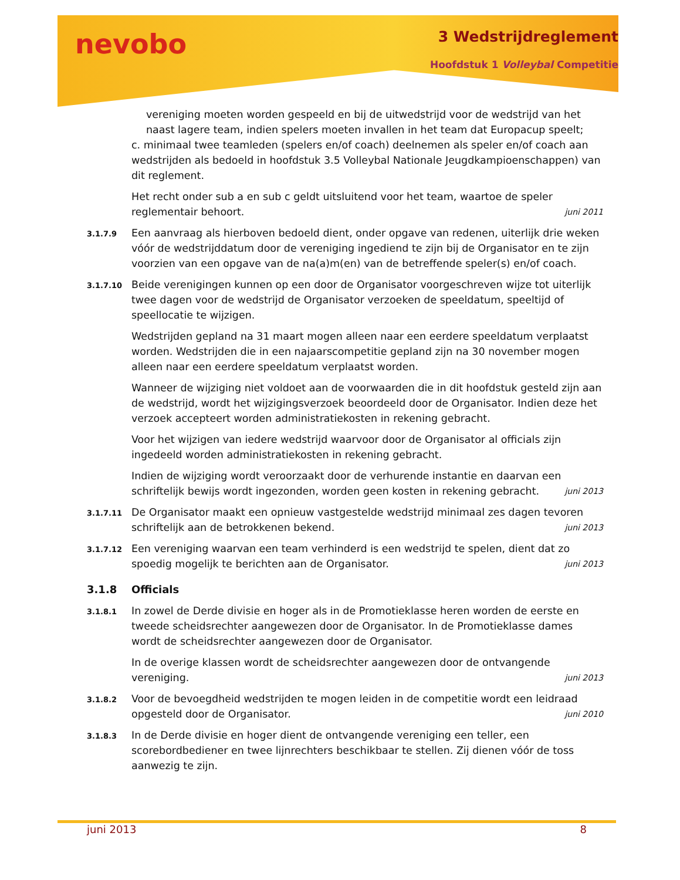nevobo 3 Wedstrijdreglement
Hoofdstuk 1 Volleybal Competitie
vereniging moeten worden gespeeld en bij de uitwedstrijd voor de wedstrijd van het naast lagere team, indien spelers moeten invallen in het team dat Europacup speelt;
c. minimaal twee teamleden (spelers en/of coach) deelnemen als speler en/of coach aan wedstrijden als bedoeld in hoofdstuk 3.5 Volleybal Nationale Jeugdkampioenschappen) van dit reglement.
Het recht onder sub a en sub c geldt uitsluitend voor het team, waartoe de speler reglementair behoort. juni 2011
3.1.7.9
Een aanvraag als hierboven bedoeld dient, onder opgave van redenen, uiterlijk drie weken vóór de wedstrijddatum door de vereniging ingediend te zijn bij de Organisator en te zijn voorzien van een opgave van de na(a)m(en) van de betreffende speler(s) en/of coach.
3.1.7.10
Beide verenigingen kunnen op een door de Organisator voorgeschreven wijze tot uiterlijk twee dagen voor de wedstrijd de Organisator verzoeken de speeldatum, speeltijd of speellocatie te wijzigen.
Wedstrijden gepland na 31 maart mogen alleen naar een eerdere speeldatum verplaatst worden. Wedstrijden die in een najaarscompetitie gepland zijn na 30 november mogen alleen naar een eerdere speeldatum verplaatst worden.
Wanneer de wijziging niet voldoet aan de voorwaarden die in dit hoofdstuk gesteld zijn aan de wedstrijd, wordt het wijzigingsverzoek beoordeeld door de Organisator. Indien deze het verzoek accepteert worden administratiekosten in rekening gebracht.
Voor het wijzigen van iedere wedstrijd waarvoor door de Organisator al officials zijn ingedeeld worden administratiekosten in rekening gebracht.
Indien de wijziging wordt veroorzaakt door de verhurende instantie en daarvan een schriftelijk bewijs wordt ingezonden, worden geen kosten in rekening gebracht. juni 2013
3.1.7.11
De Organisator maakt een opnieuw vastgestelde wedstrijd minimaal zes dagen tevoren schriftelijk aan de betrokkenen bekend. juni 2013
3.1.7.12
Een vereniging waarvan een team verhinderd is een wedstrijd te spelen, dient dat zo spoedig mogelijk te berichten aan de Organisator. juni 2013
3.1.8 Officials
3.1.8.1
In zowel de Derde divisie en hoger als in de Promotieklasse heren worden de eerste en tweede scheidsrechter aangewezen door de Organisator. In de Promotieklasse dames wordt de scheidsrechter aangewezen door de Organisator.
In de overige klassen wordt de scheidsrechter aangewezen door de ontvangende vereniging. juni 2013
3.1.8.2
Voor de bevoegdheid wedstrijden te mogen leiden in de competitie wordt een leidraad opgesteld door de Organisator. juni 2010
3.1.8.3
In de Derde divisie en hoger dient de ontvangende vereniging een teller, een scorebordbediener en twee lijnrechters beschikbaar te stellen. Zij dienen vóór de toss aanwezig te zijn.
juni 2013 8